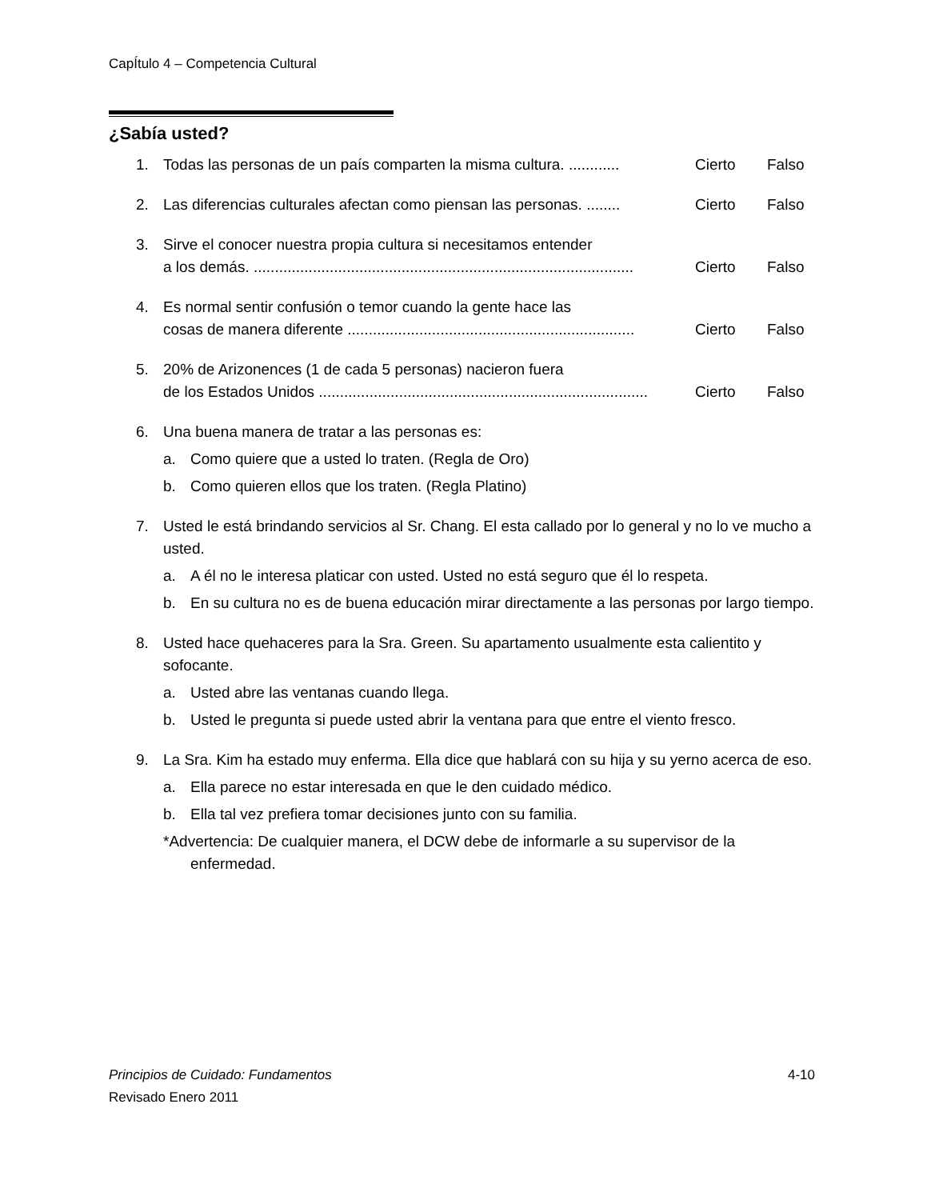CapÍtulo 4 – Competencia Cultural
¿Sabía usted?
1. Todas las personas de un país comparten la misma cultura. ............ Cierto Falso
2. Las diferencias culturales afectan como piensan las personas. ........ Cierto Falso
3. Sirve el conocer nuestra propia cultura si necesitamos entender
a los demás. .......................................................................................... Cierto Falso
4. Es normal sentir confusión o temor cuando la gente hace las
cosas de manera diferente .................................................................... Cierto Falso
5. 20% de Arizonences (1 de cada 5 personas) nacieron fuera
de los Estados Unidos .............................................................................. Cierto Falso
6. Una buena manera de tratar a las personas es:
a. Como quiere que a usted lo traten. (Regla de Oro)
b. Como quieren ellos que los traten. (Regla Platino)
7. Usted le está brindando servicios al Sr. Chang. El esta callado por lo general y no lo ve mucho a usted.
a. A él no le interesa platicar con usted. Usted no está seguro que él lo respeta.
b. En su cultura no es de buena educación mirar directamente a las personas por largo tiempo.
8. Usted hace quehaceres para la Sra. Green. Su apartamento usualmente esta calientito y sofocante.
a. Usted abre las ventanas cuando llega.
b. Usted le pregunta si puede usted abrir la ventana para que entre el viento fresco.
9. La Sra. Kim ha estado muy enferma. Ella dice que hablará con su hija y su yerno acerca de eso.
a. Ella parece no estar interesada en que le den cuidado médico.
b. Ella tal vez prefiera tomar decisiones junto con su familia.
*Advertencia: De cualquier manera, el DCW debe de informarle a su supervisor de la enfermedad.
Principios de Cuidado: Fundamentos 4-10
Revisado Enero 2011